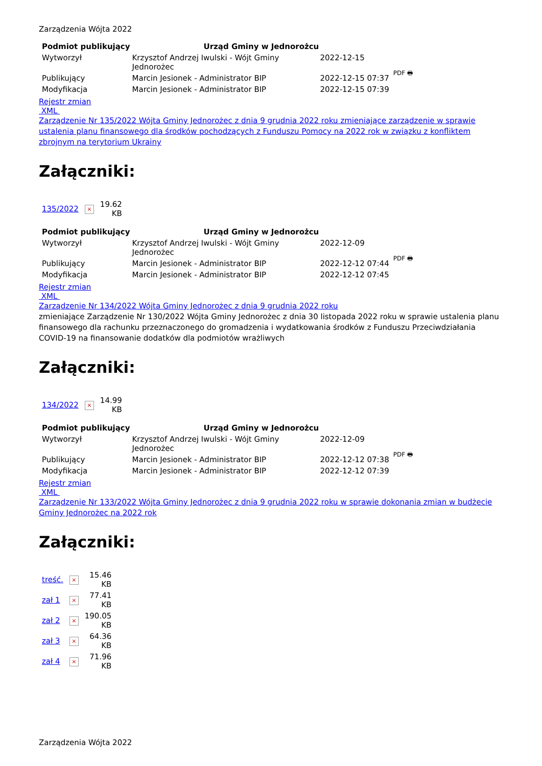Zarządzenia Wójta 2022
| Podmiot publikujący | Urząd Gminy w Jednorożcu | | |
| Wytworzył | Krzysztof Andrzej Iwulski - Wójt Gminy Jednorożec | 2022-12-15 | PDF 🖶 |
| Publikujący | Marcin Jesionek - Administrator BIP | 2022-12-15 07:37 | |
| Modyfikacja | Marcin Jesionek - Administrator BIP | 2022-12-15 07:39 | |
Rejestr zmian
XML
Zarządzenie Nr 135/2022 Wójta Gminy Jednorożec z dnia 9 grudnia 2022 roku zmieniające zarządzenie w sprawie ustalenia planu finansowego dla środków pochodzących z Funduszu Pomocy na 2022 rok w związku z konfliktem zbrojnym na terytorium Ukrainy
Załączniki:
| 135/2022 | × | 19.62 KB |
| Podmiot publikujący | Urząd Gminy w Jednorożcu | | |
| Wytworzył | Krzysztof Andrzej Iwulski - Wójt Gminy Jednorożec | 2022-12-09 | PDF 🖶 |
| Publikujący | Marcin Jesionek - Administrator BIP | 2022-12-12 07:44 | |
| Modyfikacja | Marcin Jesionek - Administrator BIP | 2022-12-12 07:45 | |
Rejestr zmian
XML
Zarządzenie Nr 134/2022 Wójta Gminy Jednorożec z dnia 9 grudnia 2022 roku
zmieniające Zarządzenie Nr 130/2022 Wójta Gminy Jednorożec z dnia 30 listopada 2022 roku w sprawie ustalenia planu finansowego dla rachunku przeznaczonego do gromadzenia i wydatkowania środków z Funduszu Przeciwdziałania COVID-19 na finansowanie dodatków dla podmiotów wrażliwych
Załączniki:
| 134/2022 | × | 14.99 KB |
| Podmiot publikujący | Urząd Gminy w Jednorożcu | | |
| Wytworzył | Krzysztof Andrzej Iwulski - Wójt Gminy Jednorożec | 2022-12-09 | PDF 🖶 |
| Publikujący | Marcin Jesionek - Administrator BIP | 2022-12-12 07:38 | |
| Modyfikacja | Marcin Jesionek - Administrator BIP | 2022-12-12 07:39 | |
Rejestr zmian
XML
Zarządzenie Nr 133/2022 Wójta Gminy Jednorożec z dnia 9 grudnia 2022 roku w sprawie dokonania zmian w budżecie Gminy Jednorożec na 2022 rok
Załączniki:
| treść. | × | 15.46 KB |
| zał 1 | × | 77.41 KB |
| zał 2 | × | 190.05 KB |
| zał 3 | × | 64.36 KB |
| zał 4 | × | 71.96 KB |
Zarządzenia Wójta 2022